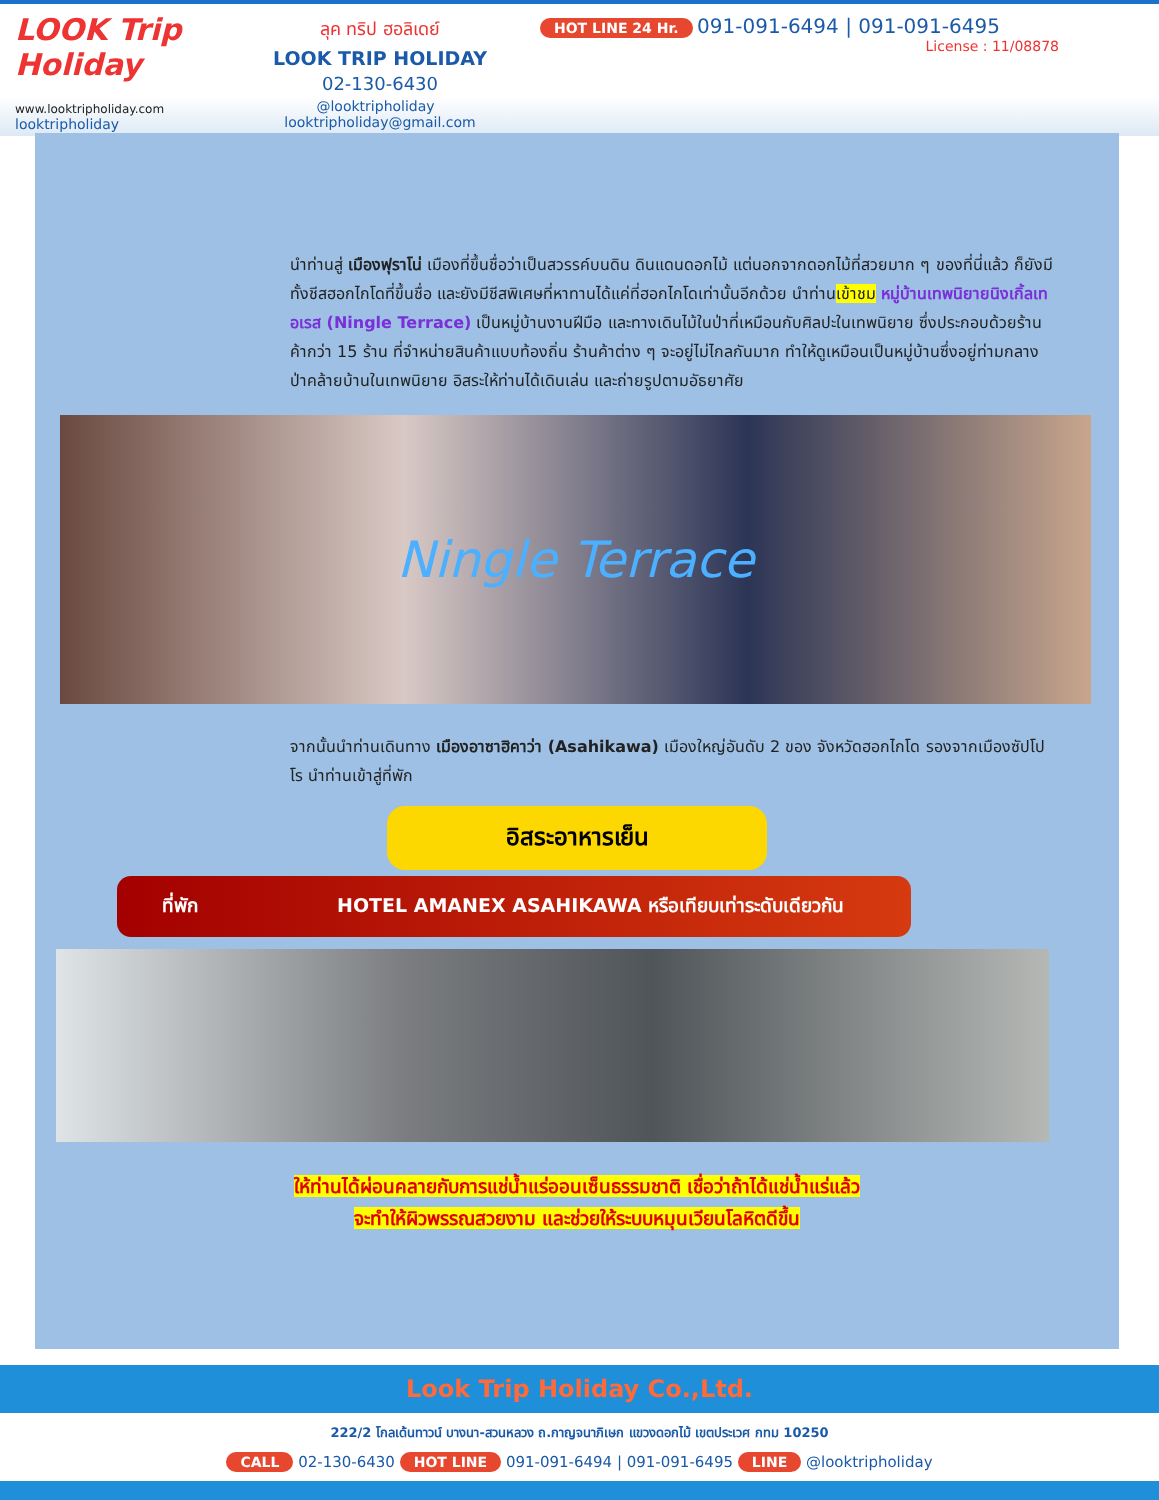LOOK Trip Holiday
www.looktripholiday.com
looktripholiday
ลุค ทริป ฮอลิเดย์
LOOK TRIP HOLIDAY
02-130-6430
@looktripholiday looktripholiday@gmail.com
HOT LINE 24 Hr. 091-091-6494 | 091-091-6495
License : 11/08878
นำท่านสู่ เมืองฟุราโน่ เมืองที่ขึ้นชื่อว่าเป็นสวรรค์บนดิน ดินแดนดอกไม้ แต่นอกจากดอกไม้ที่สวยมาก ๆ ของที่นี่แล้ว ก็ยังมีทั้งชีสฮอกไกโดที่ขึ้นชื่อ และยังมีชีสพิเศษที่หาทานได้แค่ที่ฮอกไกโดเท่านั้นอีกด้วย นำท่านเข้าชม หมู่บ้านเทพนิยายนิงเกิ้ลเทอเรส (Ningle Terrace) เป็นหมู่บ้านงานฝีมือ และทางเดินไม้ในป่าที่เหมือนกับศิลปะในเทพนิยาย ซึ่งประกอบด้วยร้านค้ากว่า 15 ร้าน ที่จำหน่ายสินค้าแบบท้องถิ่น ร้านค้าต่าง ๆ จะอยู่ไม่ไกลกันมาก ทำให้ดูเหมือนเป็นหมู่บ้านซึ่งอยู่ท่ามกลางป่าคล้ายบ้านในเทพนิยาย อิสระให้ท่านได้เดินเล่น และถ่ายรูปตามอัธยาศัย
Ningle Terrace
จากนั้นนำท่านเดินทาง เมืองอาซาฮิคาว่า (Asahikawa) เมืองใหญ่อันดับ 2 ของ จังหวัดฮอกไกโด รองจากเมืองซัปโปโร นำท่านเข้าสู่ที่พัก
อิสระอาหารเย็น
ที่พัก HOTEL AMANEX ASAHIKAWA หรือเทียบเท่าระดับเดียวกัน
ให้ท่านได้ผ่อนคลายกับการแช่น้ำแร่ออนเซ็นธรรมชาติ เชื่อว่าถ้าได้แช่น้ำแร่แล้ว
จะทำให้ผิวพรรณสวยงาม และช่วยให้ระบบหมุนเวียนโลหิตดีขึ้น
Look Trip Holiday Co.,Ltd.
222/2 โกลเด้นทาวน์ บางนา-สวนหลวง ถ.กาญจนาภิเษก แขวงดอกไม้ เขตประเวศ กทม 10250
CALL 02-130-6430 HOT LINE 091-091-6494 | 091-091-6495 LINE @looktripholiday